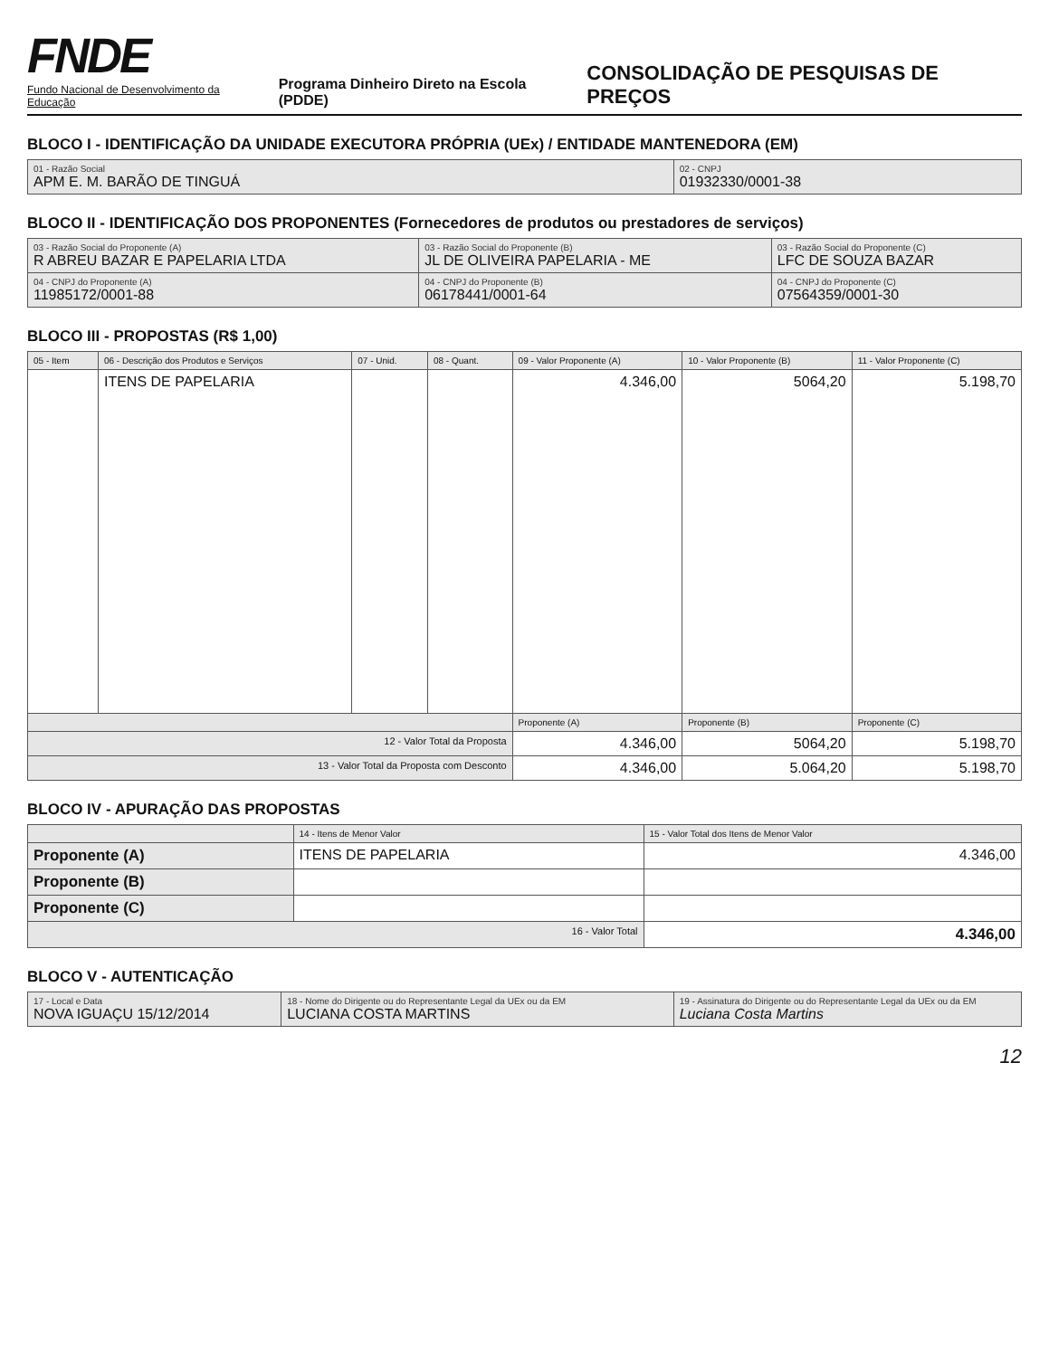FNDE
Fundo Nacional de Desenvolvimento da Educação
Programa Dinheiro Direto na Escola (PDDE)
CONSOLIDAÇÃO DE PESQUISAS DE PREÇOS
BLOCO I - IDENTIFICAÇÃO DA UNIDADE EXECUTORA PRÓPRIA (UEx) / ENTIDADE MANTENEDORA (EM)
| 01 - Razão Social APM E. M. BARÃO DE TINGUÁ | 02 - CNPJ 01932330/0001-38 |
BLOCO II - IDENTIFICAÇÃO DOS PROPONENTES (Fornecedores de produtos ou prestadores de serviços)
| 03 - Razão Social do Proponente (A) R ABREU BAZAR E PAPELARIA LTDA | 03 - Razão Social do Proponente (B) JL DE OLIVEIRA PAPELARIA - ME | 03 - Razão Social do Proponente (C) LFC DE SOUZA BAZAR |
| 04 - CNPJ do Proponente (A) 11985172/0001-88 | 04 - CNPJ do Proponente (B) 06178441/0001-64 | 04 - CNPJ do Proponente (C) 07564359/0001-30 |
BLOCO III - PROPOSTAS (R$ 1,00)
| 05 - Item | 06 - Descrição dos Produtos e Serviços | 07 - Unid. | 08 - Quant. | 09 - Valor Proponente (A) | 10 - Valor Proponente (B) | 11 - Valor Proponente (C) |
| --- | --- | --- | --- | --- | --- | --- |
| | ITENS DE PAPELARIA | | | 4.346,00 | 5064,20 | 5.198,70 |
| | | | | Proponente (A) | Proponente (B) | Proponente (C) |
| 12 - Valor Total da Proposta | | | | 4.346,00 | 5064,20 | 5.198,70 |
| 13 - Valor Total da Proposta com Desconto | | | | 4.346,00 | 5.064,20 | 5.198,70 |
BLOCO IV - APURAÇÃO DAS PROPOSTAS
| | 14 - Itens de Menor Valor | 15 - Valor Total dos Itens de Menor Valor |
| --- | --- | --- |
| Proponente (A) | ITENS DE PAPELARIA | 4.346,00 |
| Proponente (B) | | |
| Proponente (C) | | |
| 16 - Valor Total | | 4.346,00 |
BLOCO V - AUTENTICAÇÃO
| 17 - Local e Data NOVA IGUAÇU 15/12/2014 | 18 - Nome do Dirigente ou do Representante Legal da UEx ou da EM LUCIANA COSTA MARTINS | 19 - Assinatura do Dirigente ou do Representante Legal da UEx ou da EM Luciana Costa Martins |
12